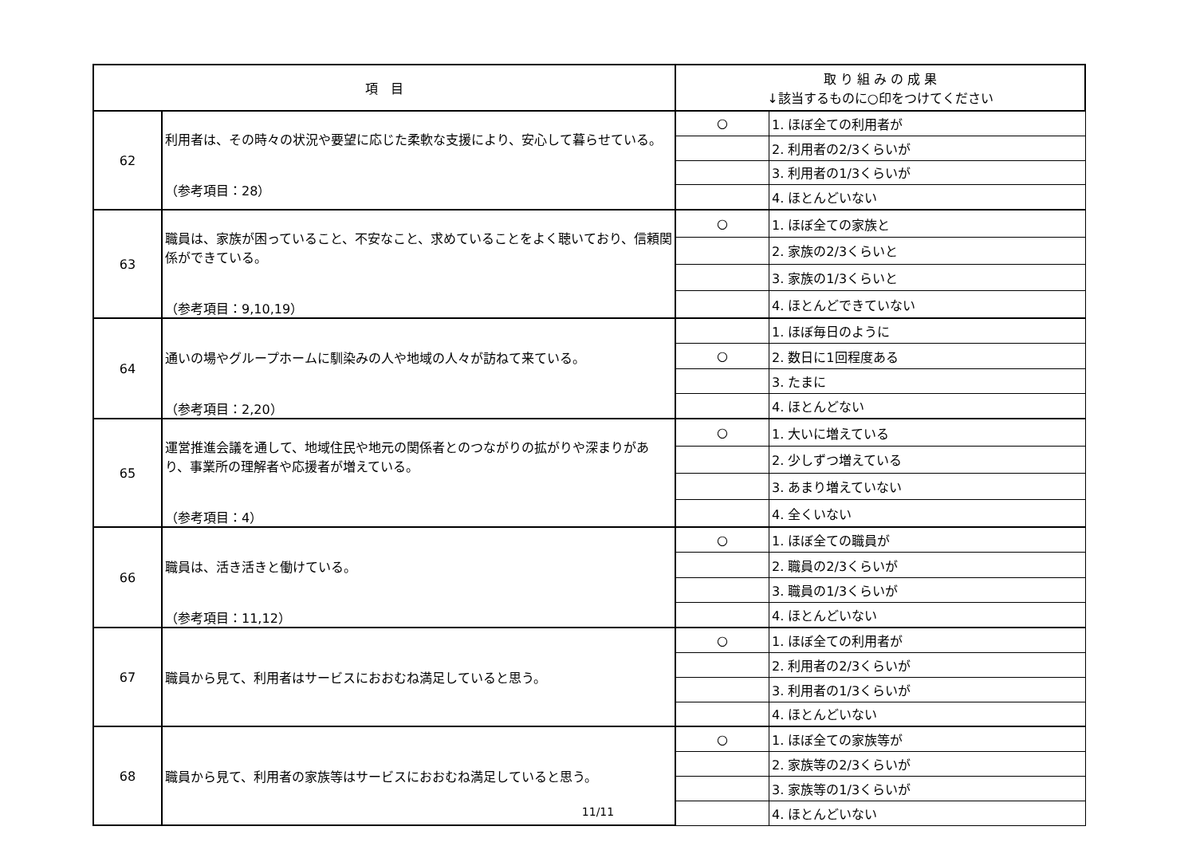| 項 目 | | 取 り 組 み の 成 果 ↓該当するものに○印をつけてください | |
| --- | --- | --- | --- |
| 62 | 利用者は、その時々の状況や要望に応じた柔軟な支援により、安心して暮らせている。 （参考項目：28） | ○ | 1. ほぼ全ての利用者が |
| | | | 2. 利用者の2/3くらいが |
| | | | 3. 利用者の1/3くらいが |
| | | | 4. ほとんどいない |
| 63 | 職員は、家族が困っていること、不安なこと、求めていることをよく聴いており、信頼関係ができている。 （参考項目：9,10,19） | ○ | 1. ほぼ全ての家族と |
| | | | 2. 家族の2/3くらいと |
| | | | 3. 家族の1/3くらいと |
| | | | 4. ほとんどできていない |
| 64 | 通いの場やグループホームに馴染みの人や地域の人々が訪ねて来ている。 （参考項目：2,20） | | 1. ほぼ毎日のように |
| | | ○ | 2. 数日に1回程度ある |
| | | | 3. たまに |
| | | | 4. ほとんどない |
| 65 | 運営推進会議を通して、地域住民や地元の関係者とのつながりの拡がりや深まりがあり、事業所の理解者や応援者が増えている。 （参考項目：4） | ○ | 1. 大いに増えている |
| | | | 2. 少しずつ増えている |
| | | | 3. あまり増えていない |
| | | | 4. 全くいない |
| 66 | 職員は、活き活きと働けている。 （参考項目：11,12） | ○ | 1. ほぼ全ての職員が |
| | | | 2. 職員の2/3くらいが |
| | | | 3. 職員の1/3くらいが |
| | | | 4. ほとんどいない |
| 67 | 職員から見て、利用者はサービスにおおむね満足していると思う。 | ○ | 1. ほぼ全ての利用者が |
| | | | 2. 利用者の2/3くらいが |
| | | | 3. 利用者の1/3くらいが |
| | | | 4. ほとんどいない |
| 68 | 職員から見て、利用者の家族等はサービスにおおむね満足していると思う。 | ○ | 1. ほぼ全ての家族等が |
| | | | 2. 家族等の2/3くらいが |
| | | | 3. 家族等の1/3くらいが |
| | | | 4. ほとんどいない |
11/11